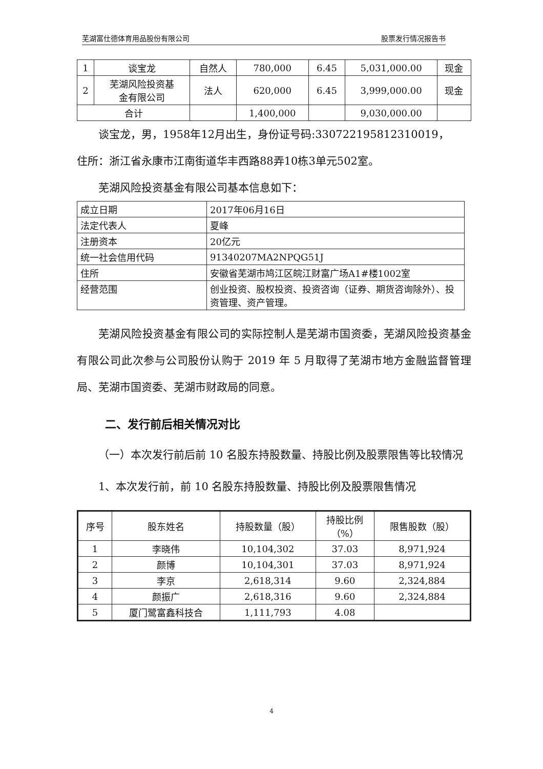芜湖富仕德体育用品股份有限公司 股票发行情况报告书
| 1 | 谈宝龙 | 自然人 | 780,000 | 6.45 | 5,031,000.00 | 现金 |
| 2 | 芜湖风险投资基 金有限公司 | 法人 | 620,000 | 6.45 | 3,999,000.00 | 现金 |
| 合计 | | | 1,400,000 | | 9,030,000.00 | |
谈宝龙，男，1958年12月出生，身份证号码:330722195812310019，
住所：浙江省永康市江南街道华丰西路88弄10栋3单元502室。
芜湖风险投资基金有限公司基本信息如下：
| 成立日期 | 2017年06月16日 |
| 法定代表人 | 夏峰 |
| 注册资本 | 20亿元 |
| 统一社会信用代码 | 91340207MA2NPQG51J |
| 住所 | 安徽省芜湖市鸠江区皖江财富广场A1#楼1002室 |
| 经营范围 | 创业投资、股权投资、投资咨询（证券、期货咨询除外）、投资管理、资产管理。 |
芜湖风险投资基金有限公司的实际控制人是芜湖市国资委，芜湖风险投资基金有限公司此次参与公司股份认购于 2019 年 5 月取得了芜湖市地方金融监督管理局、芜湖市国资委、芜湖市财政局的同意。
二、发行前后相关情况对比
（一）本次发行前后前 10 名股东持股数量、持股比例及股票限售等比较情况
1、本次发行前，前 10 名股东持股数量、持股比例及股票限售情况
| 序号 | 股东姓名 | 持股数量（股） | 持股比例 （%） | 限售股数（股） |
| --- | --- | --- | --- | --- |
| 1 | 李晓伟 | 10,104,302 | 37.03 | 8,971,924 |
| 2 | 颜博 | 10,104,301 | 37.03 | 8,971,924 |
| 3 | 李京 | 2,618,314 | 9.60 | 2,324,884 |
| 4 | 颜振广 | 2,618,316 | 9.60 | 2,324,884 |
| 5 | 厦门鹭富鑫科技合 | 1,111,793 | 4.08 | |
4